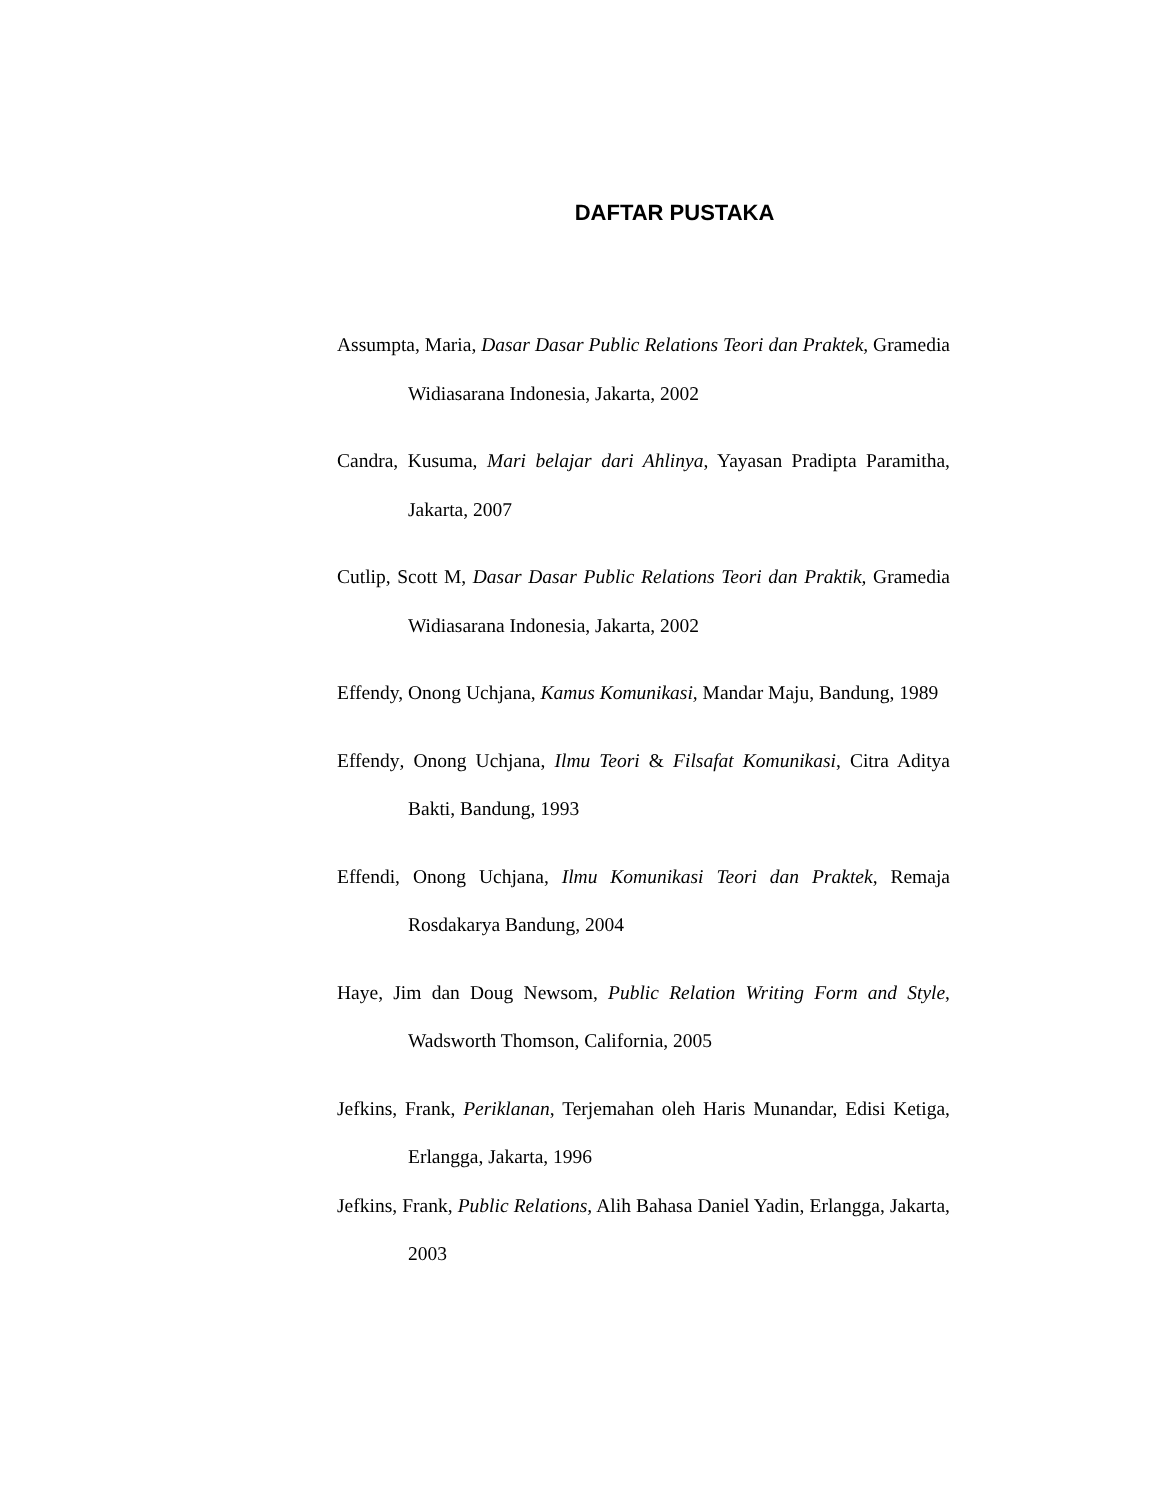DAFTAR PUSTAKA
Assumpta, Maria, Dasar Dasar Public Relations Teori dan Praktek, Gramedia Widiasarana Indonesia, Jakarta, 2002
Candra, Kusuma, Mari belajar dari Ahlinya, Yayasan Pradipta Paramitha, Jakarta, 2007
Cutlip, Scott M, Dasar Dasar Public Relations Teori dan Praktik, Gramedia Widiasarana Indonesia, Jakarta, 2002
Effendy, Onong Uchjana, Kamus Komunikasi, Mandar Maju, Bandung, 1989
Effendy, Onong Uchjana, Ilmu Teori & Filsafat Komunikasi, Citra Aditya Bakti, Bandung, 1993
Effendi, Onong Uchjana, Ilmu Komunikasi Teori dan Praktek, Remaja Rosdakarya Bandung, 2004
Haye, Jim dan Doug Newsom, Public Relation Writing Form and Style, Wadsworth Thomson, California, 2005
Jefkins, Frank, Periklanan, Terjemahan oleh Haris Munandar, Edisi Ketiga, Erlangga, Jakarta, 1996
Jefkins, Frank, Public Relations, Alih Bahasa Daniel Yadin, Erlangga, Jakarta, 2003